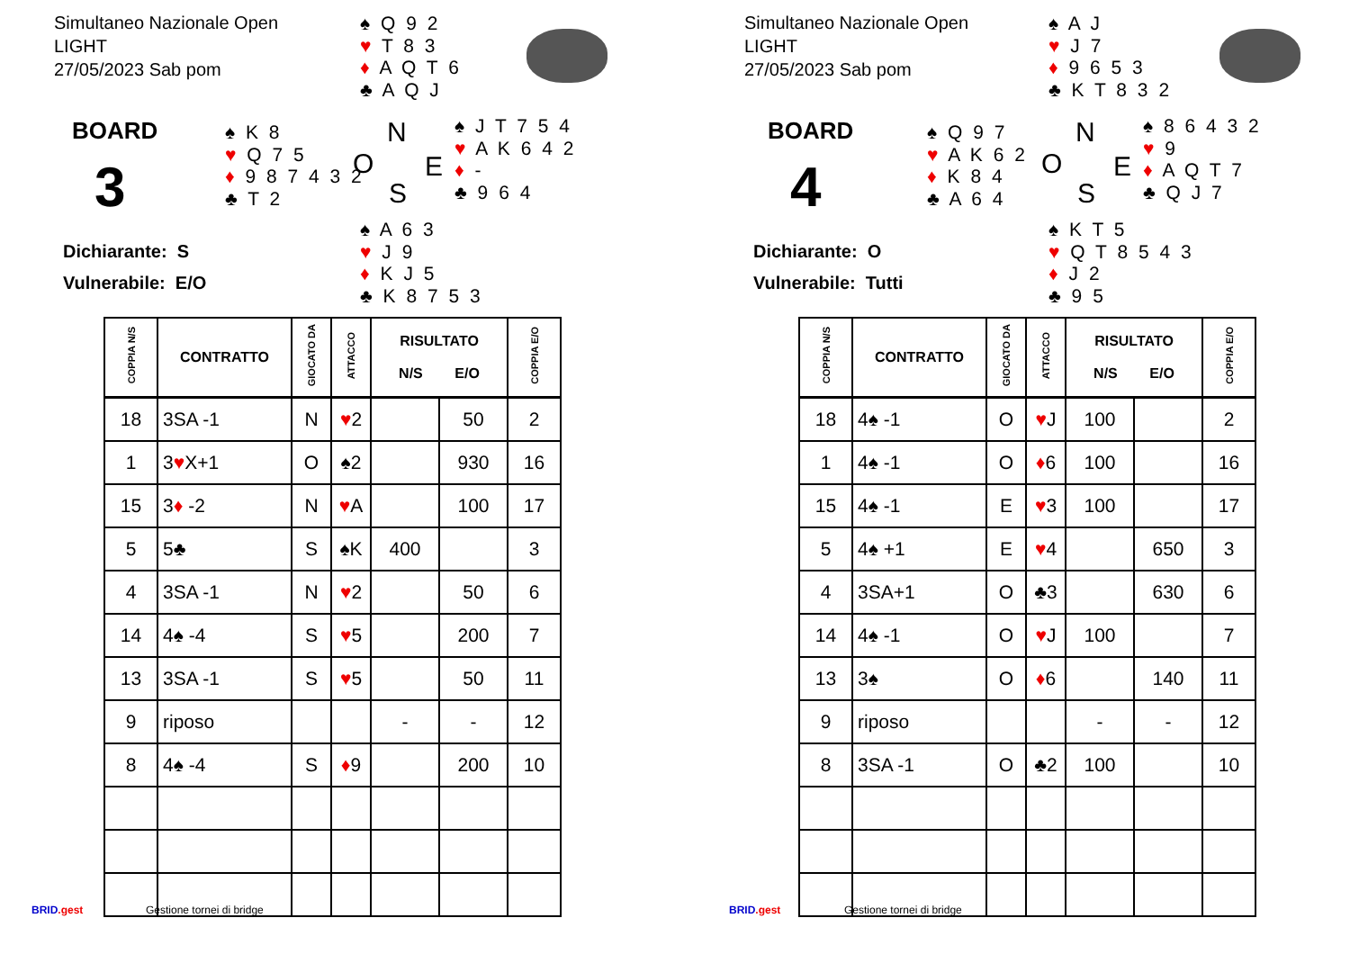Simultaneo Nazionale Open
LIGHT
27/05/2023 Sab pom
♠ Q 9 2
♥ T 8 3
♦ A Q T 6
♣ A Q J
BOARD
3
♠ K 8
♥ Q 7 5
♦ 9 8 7 4 3 2
♣ T 2
N
O E
S
♠ J T 7 5 4
♥ A K 6 4 2
♦ -
♣ 9 6 4
Dichiarante: S
Vulnerabile: E/O
♠ A 6 3
♥ J 9
♦ K J 5
♣ K 8 7 5 3
| COPPIA N/S | CONTRATTO | GIOCATO DA | ATTACCO | RISULTATO N/S E/O | | COPPIA E/O |
| --- | --- | --- | --- | --- | --- | --- |
| 18 | 3SA -1 | N | ♥ 2 | | 50 | 2 |
| 1 | 3 ♥ X+1 | O | ♠2 | | 930 | 16 |
| 15 | 3 ♦ -2 | N | ♥ A | | 100 | 17 |
| 5 | 5♣ | S | ♠K | 400 | | 3 |
| 4 | 3SA -1 | N | ♥ 2 | | 50 | 6 |
| 14 | 4♠ -4 | S | ♥ 5 | | 200 | 7 |
| 13 | 3SA -1 | S | ♥ 5 | | 50 | 11 |
| 9 | riposo | | | - | - | 12 |
| 8 | 4♠ -4 | S | ♦ 9 | | 200 | 10 |
BRID.gest Gestione tornei di bridge
Simultaneo Nazionale Open
LIGHT
27/05/2023 Sab pom
♠ A J
♥ J 7
♦ 9 6 5 3
♣ K T 8 3 2
BOARD
4
♠ Q 9 7
♥ A K 6 2
♦ K 8 4
♣ A 6 4
N
O E
S
♠ 8 6 4 3 2
♥ 9
♦ A Q T 7
♣ Q J 7
Dichiarante: O
Vulnerabile: Tutti
♠ K T 5
♥ Q T 8 5 4 3
♦ J 2
♣ 9 5
| COPPIA N/S | CONTRATTO | GIOCATO DA | ATTACCO | RISULTATO N/S E/O | | COPPIA E/O |
| --- | --- | --- | --- | --- | --- | --- |
| 18 | 4♠ -1 | O | ♥ J | 100 | | 2 |
| 1 | 4♠ -1 | O | ♦ 6 | 100 | | 16 |
| 15 | 4♠ -1 | E | ♥ 3 | 100 | | 17 |
| 5 | 4♠ +1 | E | ♥ 4 | | 650 | 3 |
| 4 | 3SA+1 | O | ♣3 | | 630 | 6 |
| 14 | 4♠ -1 | O | ♥ J | 100 | | 7 |
| 13 | 3♠ | O | ♦ 6 | | 140 | 11 |
| 9 | riposo | | | - | - | 12 |
| 8 | 3SA -1 | O | ♣2 | 100 | | 10 |
BRID.gest Gestione tornei di bridge